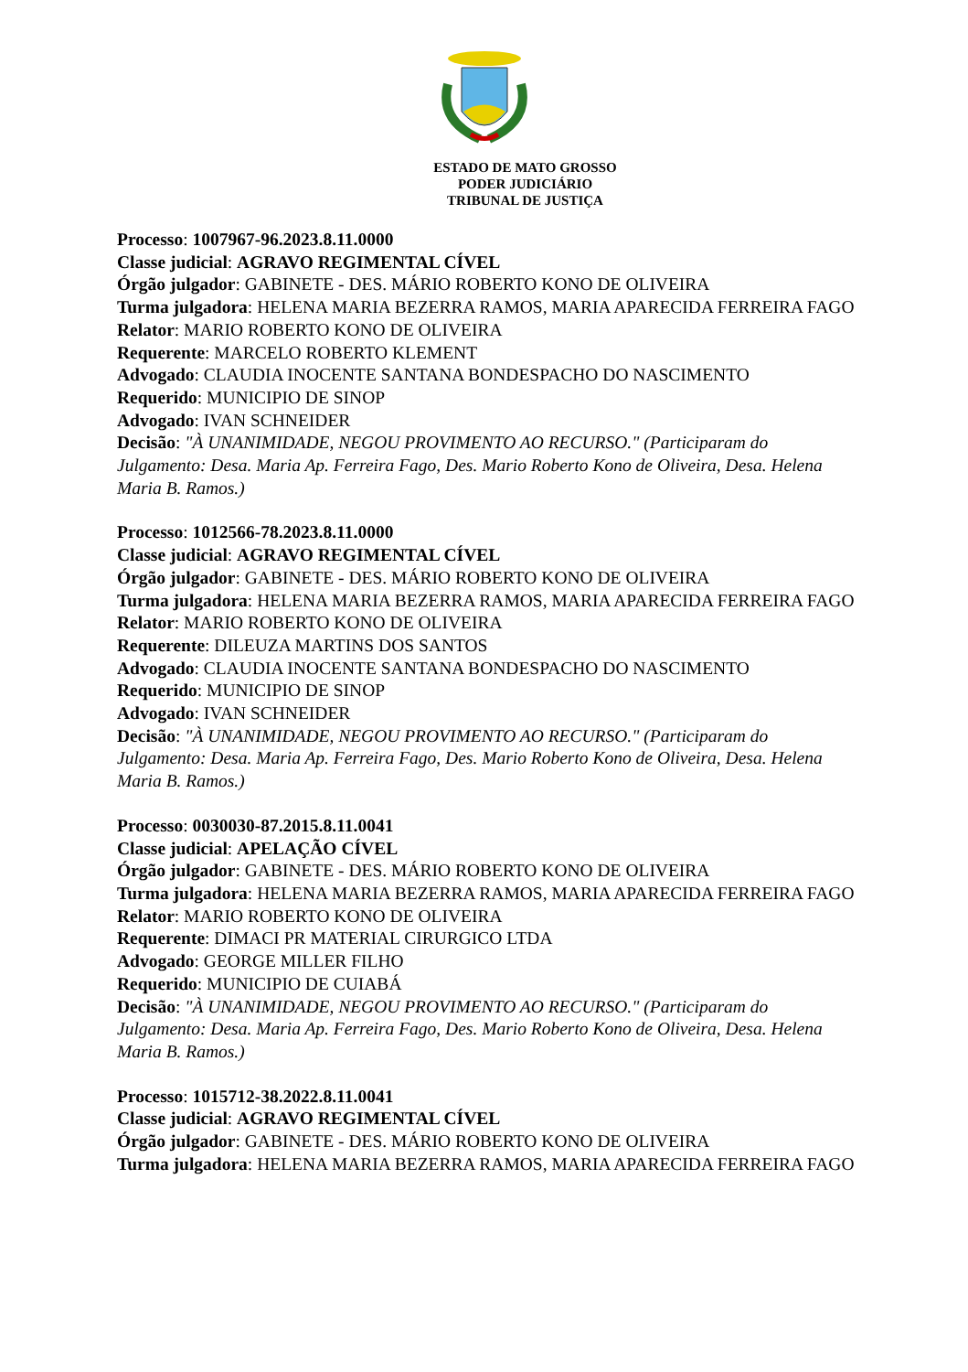ESTADO DE MATO GROSSO
PODER JUDICIÁRIO
TRIBUNAL DE JUSTIÇA
Processo: 1007967-96.2023.8.11.0000
Classe judicial: AGRAVO REGIMENTAL CÍVEL
Órgão julgador: GABINETE - DES. MÁRIO ROBERTO KONO DE OLIVEIRA
Turma julgadora: HELENA MARIA BEZERRA RAMOS, MARIA APARECIDA FERREIRA FAGO
Relator: MARIO ROBERTO KONO DE OLIVEIRA
Requerente: MARCELO ROBERTO KLEMENT
Advogado: CLAUDIA INOCENTE SANTANA BONDESPACHO DO NASCIMENTO
Requerido: MUNICIPIO DE SINOP
Advogado: IVAN SCHNEIDER
Decisão: "À UNANIMIDADE, NEGOU PROVIMENTO AO RECURSO." (Participaram do Julgamento: Desa. Maria Ap. Ferreira Fago, Des. Mario Roberto Kono de Oliveira, Desa. Helena Maria B. Ramos.)
Processo: 1012566-78.2023.8.11.0000
Classe judicial: AGRAVO REGIMENTAL CÍVEL
Órgão julgador: GABINETE - DES. MÁRIO ROBERTO KONO DE OLIVEIRA
Turma julgadora: HELENA MARIA BEZERRA RAMOS, MARIA APARECIDA FERREIRA FAGO
Relator: MARIO ROBERTO KONO DE OLIVEIRA
Requerente: DILEUZA MARTINS DOS SANTOS
Advogado: CLAUDIA INOCENTE SANTANA BONDESPACHO DO NASCIMENTO
Requerido: MUNICIPIO DE SINOP
Advogado: IVAN SCHNEIDER
Decisão: "À UNANIMIDADE, NEGOU PROVIMENTO AO RECURSO." (Participaram do Julgamento: Desa. Maria Ap. Ferreira Fago, Des. Mario Roberto Kono de Oliveira, Desa. Helena Maria B. Ramos.)
Processo: 0030030-87.2015.8.11.0041
Classe judicial: APELAÇÃO CÍVEL
Órgão julgador: GABINETE - DES. MÁRIO ROBERTO KONO DE OLIVEIRA
Turma julgadora: HELENA MARIA BEZERRA RAMOS, MARIA APARECIDA FERREIRA FAGO
Relator: MARIO ROBERTO KONO DE OLIVEIRA
Requerente: DIMACI PR MATERIAL CIRURGICO LTDA
Advogado: GEORGE MILLER FILHO
Requerido: MUNICIPIO DE CUIABÁ
Decisão: "À UNANIMIDADE, NEGOU PROVIMENTO AO RECURSO." (Participaram do Julgamento: Desa. Maria Ap. Ferreira Fago, Des. Mario Roberto Kono de Oliveira, Desa. Helena Maria B. Ramos.)
Processo: 1015712-38.2022.8.11.0041
Classe judicial: AGRAVO REGIMENTAL CÍVEL
Órgão julgador: GABINETE - DES. MÁRIO ROBERTO KONO DE OLIVEIRA
Turma julgadora: HELENA MARIA BEZERRA RAMOS, MARIA APARECIDA FERREIRA FAGO